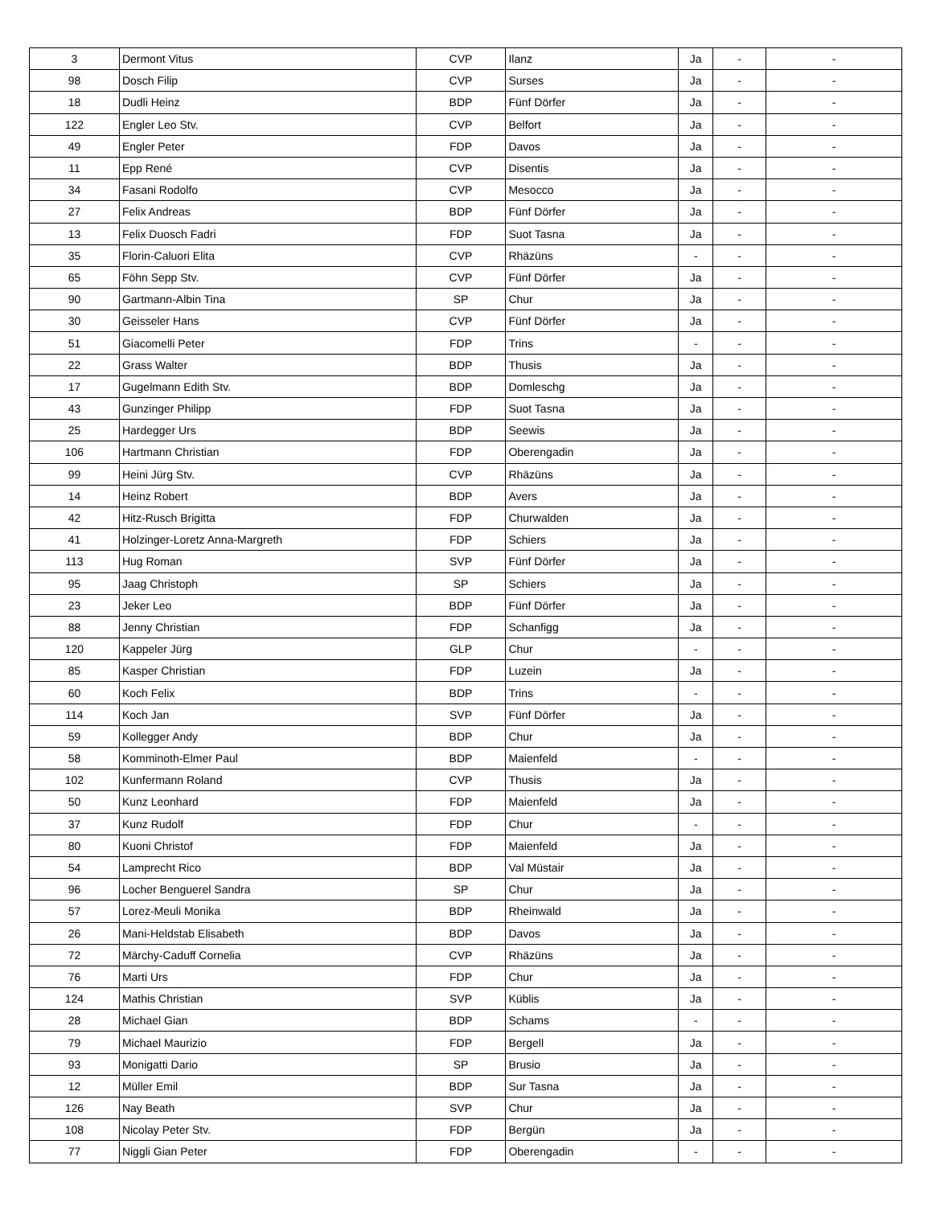| 3 | Dermont Vitus | CVP | Ilanz | Ja | - | - |
| 98 | Dosch Filip | CVP | Surses | Ja | - | - |
| 18 | Dudli Heinz | BDP | Fünf Dörfer | Ja | - | - |
| 122 | Engler Leo Stv. | CVP | Belfort | Ja | - | - |
| 49 | Engler Peter | FDP | Davos | Ja | - | - |
| 11 | Epp René | CVP | Disentis | Ja | - | - |
| 34 | Fasani Rodolfo | CVP | Mesocco | Ja | - | - |
| 27 | Felix Andreas | BDP | Fünf Dörfer | Ja | - | - |
| 13 | Felix Duosch Fadri | FDP | Suot Tasna | Ja | - | - |
| 35 | Florin-Caluori Elita | CVP | Rhäzüns | - | - | - |
| 65 | Föhn Sepp Stv. | CVP | Fünf Dörfer | Ja | - | - |
| 90 | Gartmann-Albin Tina | SP | Chur | Ja | - | - |
| 30 | Geisseler Hans | CVP | Fünf Dörfer | Ja | - | - |
| 51 | Giacomelli Peter | FDP | Trins | - | - | - |
| 22 | Grass Walter | BDP | Thusis | Ja | - | - |
| 17 | Gugelmann Edith Stv. | BDP | Domleschg | Ja | - | - |
| 43 | Gunzinger Philipp | FDP | Suot Tasna | Ja | - | - |
| 25 | Hardegger Urs | BDP | Seewis | Ja | - | - |
| 106 | Hartmann Christian | FDP | Oberengadin | Ja | - | - |
| 99 | Heini Jürg Stv. | CVP | Rhäzüns | Ja | - | - |
| 14 | Heinz Robert | BDP | Avers | Ja | - | - |
| 42 | Hitz-Rusch Brigitta | FDP | Churwalden | Ja | - | - |
| 41 | Holzinger-Loretz Anna-Margreth | FDP | Schiers | Ja | - | - |
| 113 | Hug Roman | SVP | Fünf Dörfer | Ja | - | - |
| 95 | Jaag Christoph | SP | Schiers | Ja | - | - |
| 23 | Jeker Leo | BDP | Fünf Dörfer | Ja | - | - |
| 88 | Jenny Christian | FDP | Schanfigg | Ja | - | - |
| 120 | Kappeler Jürg | GLP | Chur | - | - | - |
| 85 | Kasper Christian | FDP | Luzein | Ja | - | - |
| 60 | Koch Felix | BDP | Trins | - | - | - |
| 114 | Koch Jan | SVP | Fünf Dörfer | Ja | - | - |
| 59 | Kollegger Andy | BDP | Chur | Ja | - | - |
| 58 | Komminoth-Elmer Paul | BDP | Maienfeld | - | - | - |
| 102 | Kunfermann Roland | CVP | Thusis | Ja | - | - |
| 50 | Kunz Leonhard | FDP | Maienfeld | Ja | - | - |
| 37 | Kunz Rudolf | FDP | Chur | - | - | - |
| 80 | Kuoni Christof | FDP | Maienfeld | Ja | - | - |
| 54 | Lamprecht Rico | BDP | Val Müstair | Ja | - | - |
| 96 | Locher Benguerel Sandra | SP | Chur | Ja | - | - |
| 57 | Lorez-Meuli Monika | BDP | Rheinwald | Ja | - | - |
| 26 | Mani-Heldstab Elisabeth | BDP | Davos | Ja | - | - |
| 72 | Märchy-Caduff Cornelia | CVP | Rhäzüns | Ja | - | - |
| 76 | Marti Urs | FDP | Chur | Ja | - | - |
| 124 | Mathis Christian | SVP | Küblis | Ja | - | - |
| 28 | Michael Gian | BDP | Schams | - | - | - |
| 79 | Michael Maurizio | FDP | Bergell | Ja | - | - |
| 93 | Monigatti Dario | SP | Brusio | Ja | - | - |
| 12 | Müller Emil | BDP | Sur Tasna | Ja | - | - |
| 126 | Nay Beath | SVP | Chur | Ja | - | - |
| 108 | Nicolay Peter Stv. | FDP | Bergün | Ja | - | - |
| 77 | Niggli Gian Peter | FDP | Oberengadin | - | - | - |